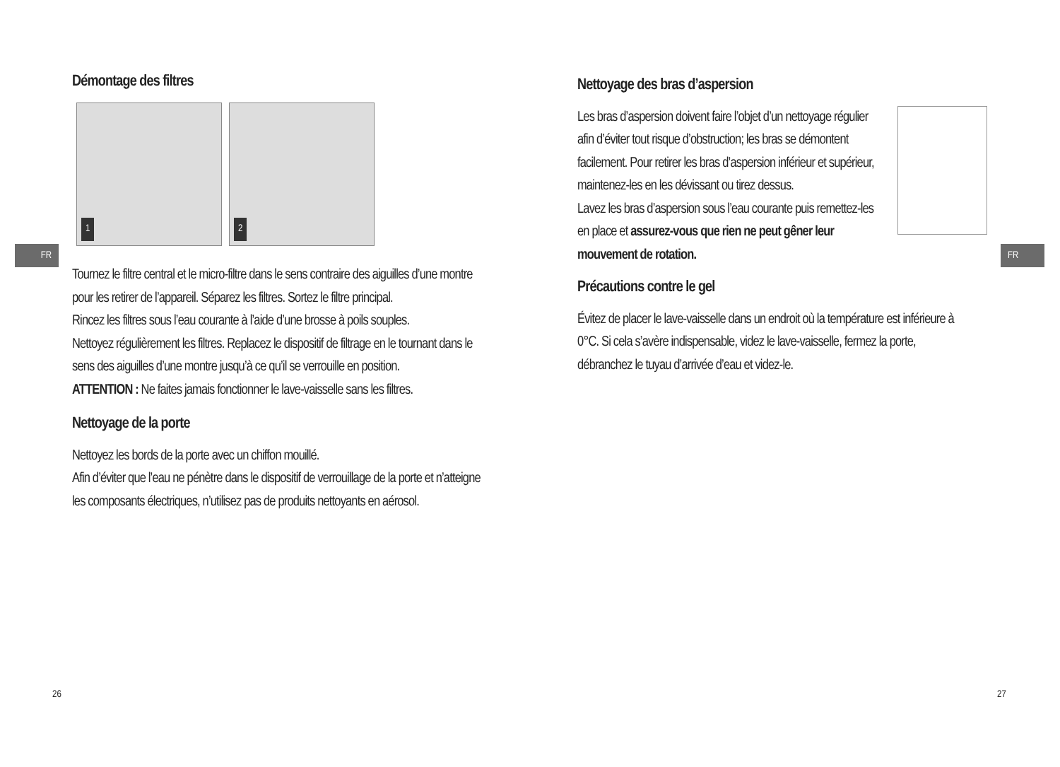FR
Démontage des filtres
1 2
Tournez le filtre central et le micro-filtre dans le sens contraire des aiguilles d’une montre pour les retirer de l’appareil. Séparez les filtres. Sortez le filtre principal.
Rincez les filtres sous l’eau courante à l’aide d’une brosse à poils souples.
Nettoyez régulièrement les filtres. Replacez le dispositif de filtrage en le tournant dans le sens des aiguilles d’une montre jusqu’à ce qu’il se verrouille en position.
ATTENTION : Ne faites jamais fonctionner le lave-vaisselle sans les filtres.
Nettoyage de la porte
Nettoyez les bords de la porte avec un chiffon mouillé.
Afin d’éviter que l’eau ne pénètre dans le dispositif de verrouillage de la porte et n’atteigne les composants électriques, n’utilisez pas de produits nettoyants en aérosol.
26
FR
Nettoyage des bras d’aspersion
Les bras d’aspersion doivent faire l’objet d’un nettoyage régulier afin d’éviter tout risque d’obstruction; les bras se démontent facilement. Pour retirer les bras d’aspersion inférieur et supérieur, maintenez-les en les dévissant ou tirez dessus.
Lavez les bras d’aspersion sous l’eau courante puis remettez-les en place et assurez-vous que rien ne peut gêner leur mouvement de rotation.
Précautions contre le gel
Évitez de placer le lave-vaisselle dans un endroit où la température est inférieure à 0°C. Si cela s’avère indispensable, videz le lave-vaisselle, fermez la porte, débranchez le tuyau d’arrivée d’eau et videz-le.
27